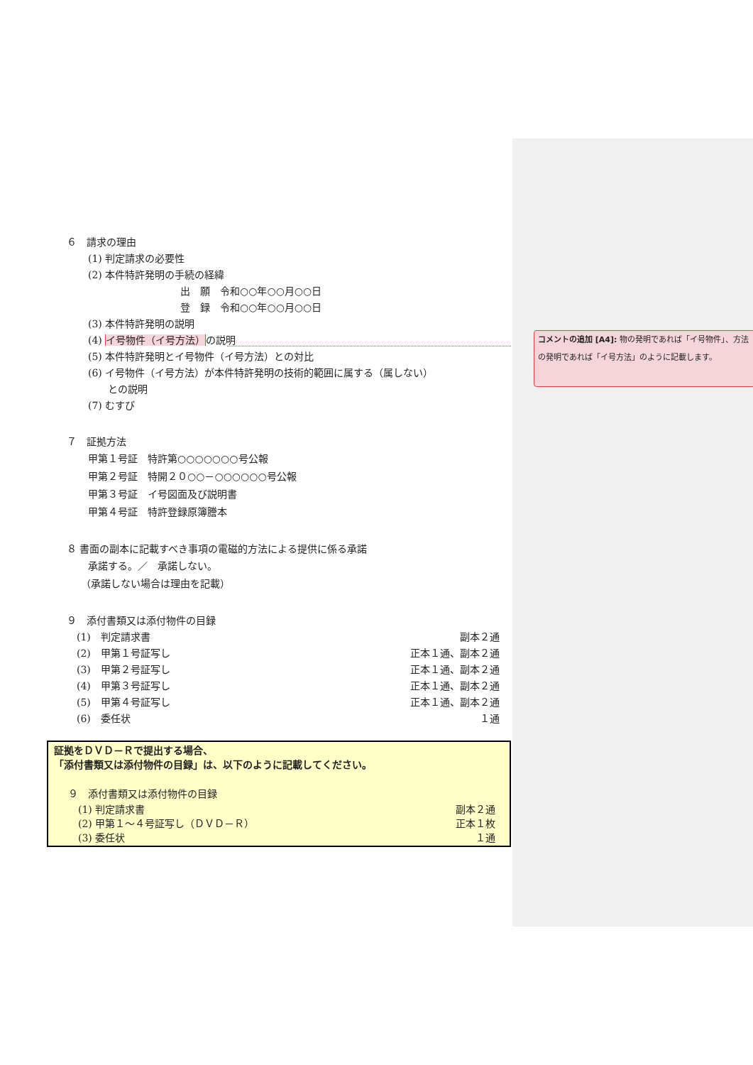６　請求の理由
(1) 判定請求の必要性
(2) 本件特許発明の手続の経緯
出　願　令和○○年○○月○○日
登　録　令和○○年○○月○○日
(3) 本件特許発明の説明
(4) イ号物件（イ号方法）の説明
(5) 本件特許発明とイ号物件（イ号方法）との対比
(6) イ号物件（イ号方法）が本件特許発明の技術的範囲に属する（属しない）
との説明
(7) むすび
７　証拠方法
甲第１号証　特許第○○○○○○○号公報
甲第２号証　特開２０○○－○○○○○○号公報
甲第３号証　イ号図面及び説明書
甲第４号証　特許登録原簿謄本
８ 書面の副本に記載すべき事項の電磁的方法による提供に係る承諾
承諾する。／　承諾しない。
（承諾しない場合は理由を記載）
９　添付書類又は添付物件の目録
(1)　判定請求書 副本２通
(2)　甲第１号証写し 正本１通、副本２通
(3)　甲第２号証写し 正本１通、副本２通
(4)　甲第３号証写し 正本１通、副本２通
(5)　甲第４号証写し 正本１通、副本２通
(6)　委任状 １通
証拠をＤＶＤ－Ｒで提出する場合、
「添付書類又は添付物件の目録」は、以下のように記載してください。
９　添付書類又は添付物件の目録
(1) 判定請求書 副本２通
(2) 甲第１～４号証写し（ＤＶＤ－Ｒ） 正本１枚
(3) 委任状 １通
コメントの追加 [A4]: 物の発明であれば「イ号物件」、方法の発明であれば「イ号方法」のように記載します。